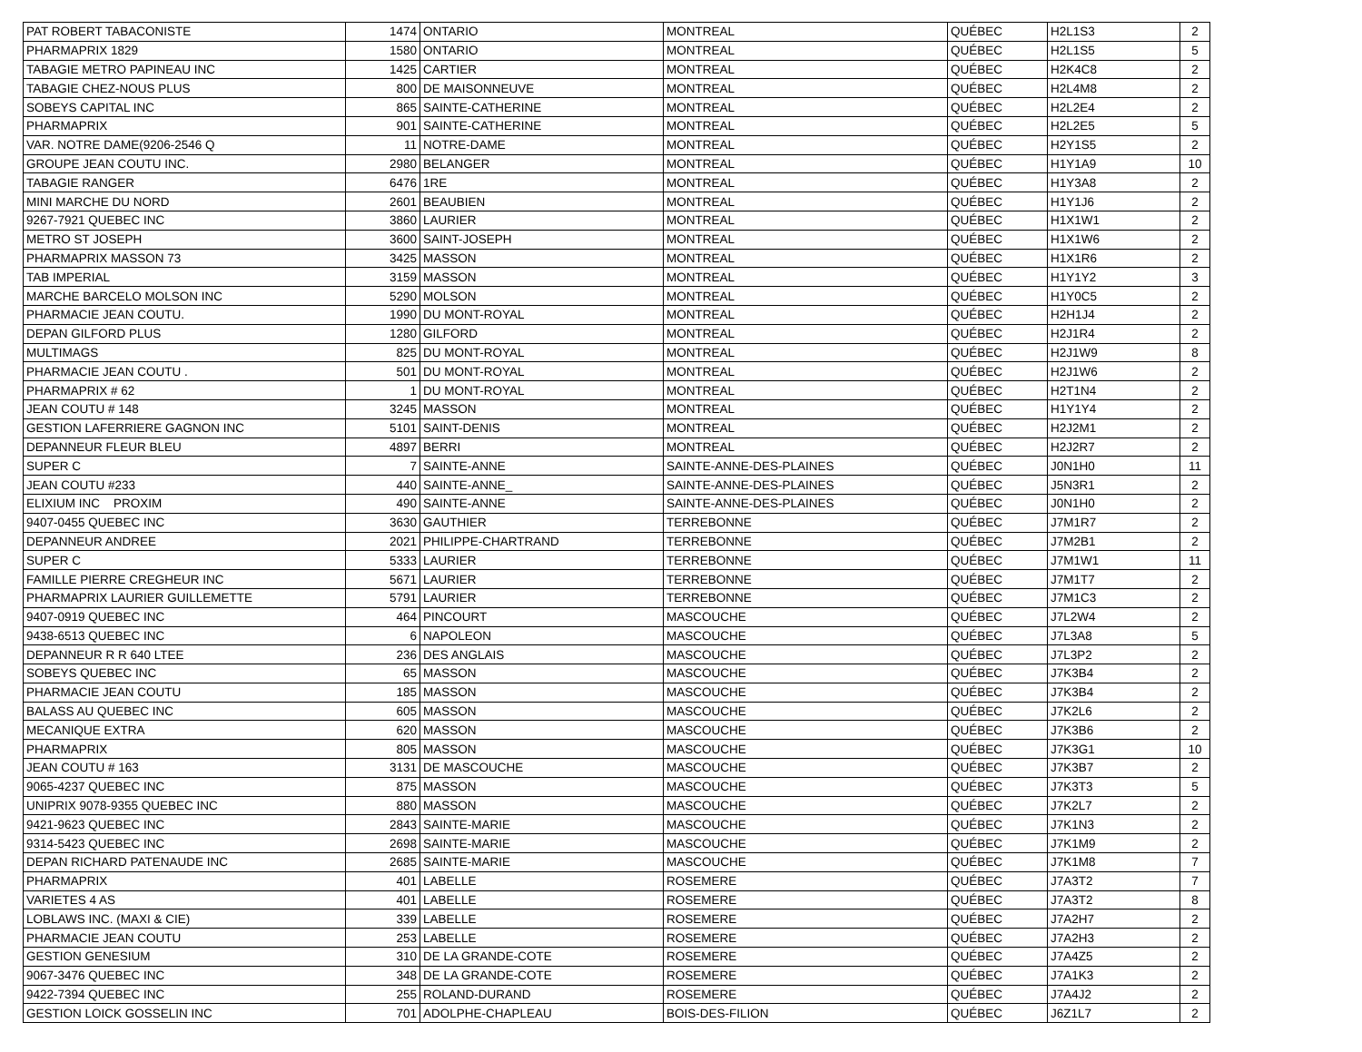| PAT ROBERT TABACONISTE | 1474 | ONTARIO | MONTREAL | QUÉBEC | H2L1S3 | 2 |
| PHARMAPRIX 1829 | 1580 | ONTARIO | MONTREAL | QUÉBEC | H2L1S5 | 5 |
| TABAGIE METRO PAPINEAU INC | 1425 | CARTIER | MONTREAL | QUÉBEC | H2K4C8 | 2 |
| TABAGIE CHEZ-NOUS PLUS | 800 | DE MAISONNEUVE | MONTREAL | QUÉBEC | H2L4M8 | 2 |
| SOBEYS CAPITAL INC | 865 | SAINTE-CATHERINE | MONTREAL | QUÉBEC | H2L2E4 | 2 |
| PHARMAPRIX | 901 | SAINTE-CATHERINE | MONTREAL | QUÉBEC | H2L2E5 | 5 |
| VAR. NOTRE DAME(9206-2546 Q | 11 | NOTRE-DAME | MONTREAL | QUÉBEC | H2Y1S5 | 2 |
| GROUPE JEAN COUTU INC. | 2980 | BELANGER | MONTREAL | QUÉBEC | H1Y1A9 | 10 |
| TABAGIE RANGER | 6476 | 1RE | MONTREAL | QUÉBEC | H1Y3A8 | 2 |
| MINI MARCHE DU NORD | 2601 | BEAUBIEN | MONTREAL | QUÉBEC | H1Y1J6 | 2 |
| 9267-7921 QUEBEC INC | 3860 | LAURIER | MONTREAL | QUÉBEC | H1X1W1 | 2 |
| METRO ST JOSEPH | 3600 | SAINT-JOSEPH | MONTREAL | QUÉBEC | H1X1W6 | 2 |
| PHARMAPRIX MASSON 73 | 3425 | MASSON | MONTREAL | QUÉBEC | H1X1R6 | 2 |
| TAB IMPERIAL | 3159 | MASSON | MONTREAL | QUÉBEC | H1Y1Y2 | 3 |
| MARCHE BARCELO MOLSON INC | 5290 | MOLSON | MONTREAL | QUÉBEC | H1Y0C5 | 2 |
| PHARMACIE JEAN COUTU. | 1990 | DU MONT-ROYAL | MONTREAL | QUÉBEC | H2H1J4 | 2 |
| DEPAN GILFORD PLUS | 1280 | GILFORD | MONTREAL | QUÉBEC | H2J1R4 | 2 |
| MULTIMAGS | 825 | DU MONT-ROYAL | MONTREAL | QUÉBEC | H2J1W9 | 8 |
| PHARMACIE JEAN COUTU . | 501 | DU MONT-ROYAL | MONTREAL | QUÉBEC | H2J1W6 | 2 |
| PHARMAPRIX # 62 | 1 | DU MONT-ROYAL | MONTREAL | QUÉBEC | H2T1N4 | 2 |
| JEAN COUTU # 148 | 3245 | MASSON | MONTREAL | QUÉBEC | H1Y1Y4 | 2 |
| GESTION LAFERRIERE GAGNON INC | 5101 | SAINT-DENIS | MONTREAL | QUÉBEC | H2J2M1 | 2 |
| DEPANNEUR FLEUR BLEU | 4897 | BERRI | MONTREAL | QUÉBEC | H2J2R7 | 2 |
| SUPER C | 7 | SAINTE-ANNE | SAINTE-ANNE-DES-PLAINES | QUÉBEC | J0N1H0 | 11 |
| JEAN COUTU #233 | 440 | SAINTE-ANNE_ | SAINTE-ANNE-DES-PLAINES | QUÉBEC | J5N3R1 | 2 |
| ELIXIUM INC PROXIM | 490 | SAINTE-ANNE | SAINTE-ANNE-DES-PLAINES | QUÉBEC | J0N1H0 | 2 |
| 9407-0455 QUEBEC INC | 3630 | GAUTHIER | TERREBONNE | QUÉBEC | J7M1R7 | 2 |
| DEPANNEUR ANDREE | 2021 | PHILIPPE-CHARTRAND | TERREBONNE | QUÉBEC | J7M2B1 | 2 |
| SUPER C | 5333 | LAURIER | TERREBONNE | QUÉBEC | J7M1W1 | 11 |
| FAMILLE PIERRE CREGHEUR INC | 5671 | LAURIER | TERREBONNE | QUÉBEC | J7M1T7 | 2 |
| PHARMAPRIX LAURIER GUILLEMETTE | 5791 | LAURIER | TERREBONNE | QUÉBEC | J7M1C3 | 2 |
| 9407-0919 QUEBEC INC | 464 | PINCOURT | MASCOUCHE | QUÉBEC | J7L2W4 | 2 |
| 9438-6513 QUEBEC INC | 6 | NAPOLEON | MASCOUCHE | QUÉBEC | J7L3A8 | 5 |
| DEPANNEUR R R 640 LTEE | 236 | DES ANGLAIS | MASCOUCHE | QUÉBEC | J7L3P2 | 2 |
| SOBEYS QUEBEC INC | 65 | MASSON | MASCOUCHE | QUÉBEC | J7K3B4 | 2 |
| PHARMACIE JEAN COUTU | 185 | MASSON | MASCOUCHE | QUÉBEC | J7K3B4 | 2 |
| BALASS AU QUEBEC INC | 605 | MASSON | MASCOUCHE | QUÉBEC | J7K2L6 | 2 |
| MECANIQUE EXTRA | 620 | MASSON | MASCOUCHE | QUÉBEC | J7K3B6 | 2 |
| PHARMAPRIX | 805 | MASSON | MASCOUCHE | QUÉBEC | J7K3G1 | 10 |
| JEAN COUTU # 163 | 3131 | DE MASCOUCHE | MASCOUCHE | QUÉBEC | J7K3B7 | 2 |
| 9065-4237 QUEBEC INC | 875 | MASSON | MASCOUCHE | QUÉBEC | J7K3T3 | 5 |
| UNIPRIX 9078-9355 QUEBEC INC | 880 | MASSON | MASCOUCHE | QUÉBEC | J7K2L7 | 2 |
| 9421-9623 QUEBEC INC | 2843 | SAINTE-MARIE | MASCOUCHE | QUÉBEC | J7K1N3 | 2 |
| 9314-5423 QUEBEC INC | 2698 | SAINTE-MARIE | MASCOUCHE | QUÉBEC | J7K1M9 | 2 |
| DEPAN RICHARD PATENAUDE INC | 2685 | SAINTE-MARIE | MASCOUCHE | QUÉBEC | J7K1M8 | 7 |
| PHARMAPRIX | 401 | LABELLE | ROSEMERE | QUÉBEC | J7A3T2 | 7 |
| VARIETES 4 AS | 401 | LABELLE | ROSEMERE | QUÉBEC | J7A3T2 | 8 |
| LOBLAWS INC. (MAXI & CIE) | 339 | LABELLE | ROSEMERE | QUÉBEC | J7A2H7 | 2 |
| PHARMACIE JEAN COUTU | 253 | LABELLE | ROSEMERE | QUÉBEC | J7A2H3 | 2 |
| GESTION GENESIUM | 310 | DE LA GRANDE-COTE | ROSEMERE | QUÉBEC | J7A4Z5 | 2 |
| 9067-3476 QUEBEC INC | 348 | DE LA GRANDE-COTE | ROSEMERE | QUÉBEC | J7A1K3 | 2 |
| 9422-7394 QUEBEC INC | 255 | ROLAND-DURAND | ROSEMERE | QUÉBEC | J7A4J2 | 2 |
| GESTION LOICK GOSSELIN INC | 701 | ADOLPHE-CHAPLEAU | BOIS-DES-FILION | QUÉBEC | J6Z1L7 | 2 |